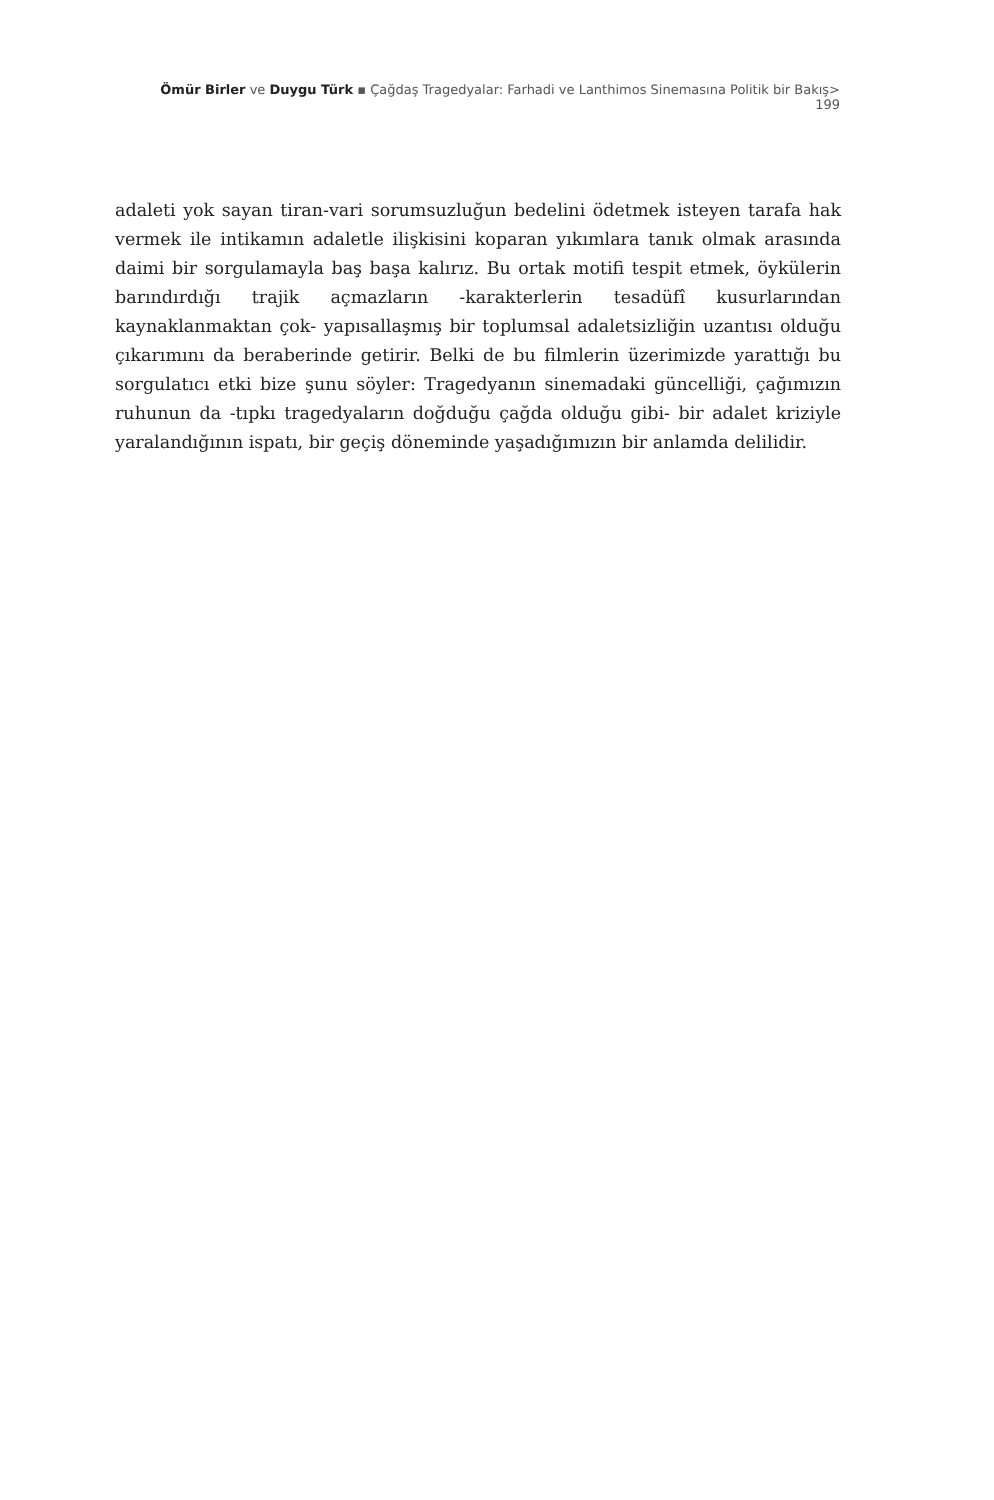Ömür Birler ve Duygu Türk ▪ Çağdaş Tragedyalar: Farhadi ve Lanthimos Sinemasına Politik bir Bakış> 199
adaleti yok sayan tiran-vari sorumsuzluğun bedelini ödetmek isteyen tarafa hak vermek ile intikamın adaletle ilişkisini koparan yıkımlara tanık olmak arasında daimi bir sorgulamayla baş başa kalırız. Bu ortak motifi tespit etmek, öykülerin barındırdığı trajik açmazların -karakterlerin tesadüfî kusurlarından kaynaklanmaktan çok- yapısallaşmış bir toplumsal adaletsizliğin uzantısı olduğu çıkarımını da beraberinde getirir. Belki de bu filmlerin üzerimizde yarattığı bu sorgulatıcı etki bize şunu söyler: Tragedyanın sinemadaki güncelliği, çağımızın ruhunun da -tıpkı tragedyaların doğduğu çağda olduğu gibi- bir adalet kriziyle yaralandığının ispatı, bir geçiş döneminde yaşadığımızın bir anlamda delilidir.